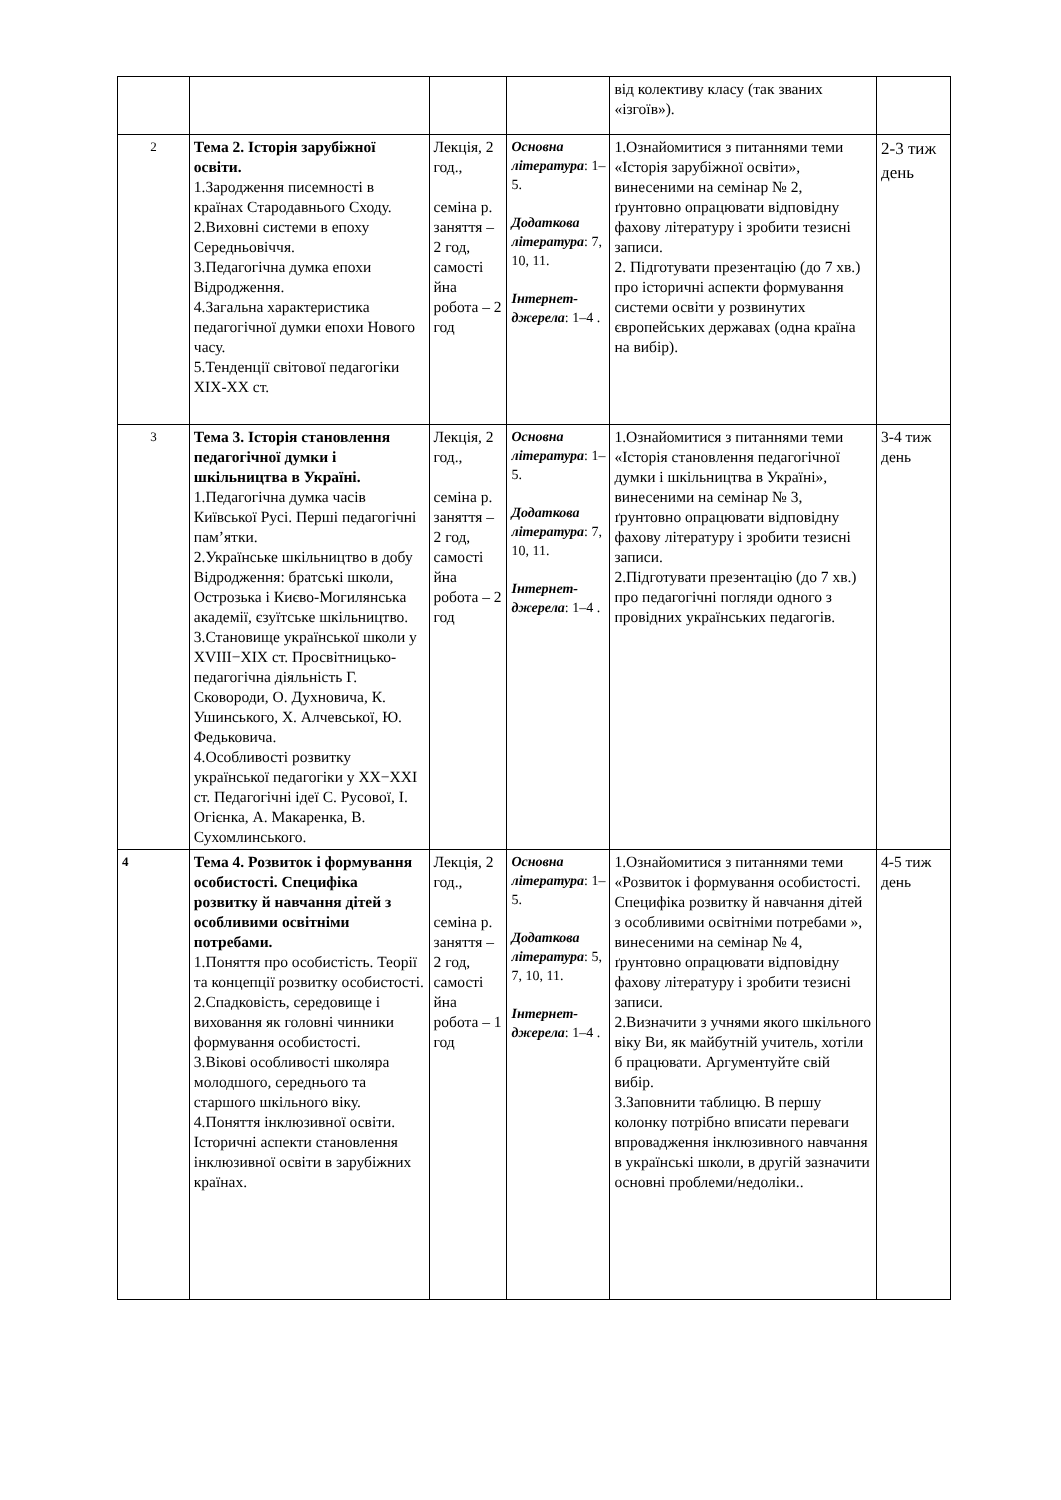| | | | | від колективу класу (так званих «ізгоїв»). | |
| 2 | Тема 2. Історія зарубіжної освіти. 1.Зародження писемності в країнах Стародавнього Сходу. 2.Виховні системи в епоху Середньовіччя. 3.Педагогічна думка епохи Відродження. 4.Загальна характеристика педагогічної думки епохи Нового часу. 5.Тенденції світової педагогіки XIX-XX ст. | Лекція, 2 год., семіна р. заняття – 2 год, самості йна робота – 2 год | Основна література : 1–5. Додаткова література : 7, 10, 11. Інтернет-джерела : 1–4 . | 1.Ознайомитися з питаннями теми «Історія зарубіжної освіти», винесеними на семінар № 2, ґрунтовно опрацювати відповідну фахову літературу і зробити тезисні записи. 2. Підготувати презентацію (до 7 хв.) про історичні аспекти формування системи освіти у розвинутих європейських державах (одна країна на вибір). | 2-3 тиж день |
| 3 | Тема 3. Історія становлення педагогічної думки і шкільництва в Україні. 1.Педагогічна думка часів Київської Русі. Перші педагогічні пам’ятки. 2.Українське шкільництво в добу Відродження: братські школи, Острозька і Києво-Могилянська академії, єзуїтське шкільництво. 3.Становище української школи у XVIII−XIX ст. Просвітницько-педагогічна діяльність Г. Сковороди, О. Духновича, К. Ушинського, Х. Алчевської, Ю. Федьковича. 4.Особливості розвитку української педагогіки у XX−XXI ст. Педагогічні ідеї С. Русової, І. Огієнка, А. Макаренка, В. Сухомлинського. | Лекція, 2 год., семіна р. заняття – 2 год, самості йна робота – 2 год | Основна література : 1–5. Додаткова література : 7, 10, 11. Інтернет-джерела : 1–4 . | 1.Ознайомитися з питаннями теми «Історія становлення педагогічної думки і шкільництва в Україні», винесеними на семінар № 3, ґрунтовно опрацювати відповідну фахову літературу і зробити тезисні записи. 2.Підготувати презентацію (до 7 хв.) про педагогічні погляди одного з провідних українських педагогів. | 3-4 тиж день |
| 4 | Тема 4. Розвиток і формування особистості. Специфіка розвитку й навчання дітей з особливими освітніми потребами. 1.Поняття про особистість. Теорії та концепції розвитку особистості. 2.Спадковість, середовище і виховання як головні чинники формування особистості. 3.Вікові особливості школяра молодшого, середнього та старшого шкільного віку. 4.Поняття інклюзивної освіти. Історичні аспекти становлення інклюзивної освіти в зарубіжних країнах. | Лекція, 2 год., семіна р. заняття – 2 год, самості йна робота – 1 год | Основна література : 1–5. Додаткова література : 5, 7, 10, 11. Інтернет-джерела : 1–4 . | 1.Ознайомитися з питаннями теми «Розвиток і формування особистості. Специфіка розвитку й навчання дітей з особливими освітніми потребами », винесеними на семінар № 4, ґрунтовно опрацювати відповідну фахову літературу і зробити тезисні записи. 2.Визначити з учнями якого шкільного віку Ви, як майбутній учитель, хотіли б працювати. Аргументуйте свій вибір. 3.Заповнити таблицю. В першу колонку потрібно вписати переваги впровадження інклюзивного навчання в українські школи, в другій зазначити основні проблеми/недоліки.. | 4-5 тиж день |